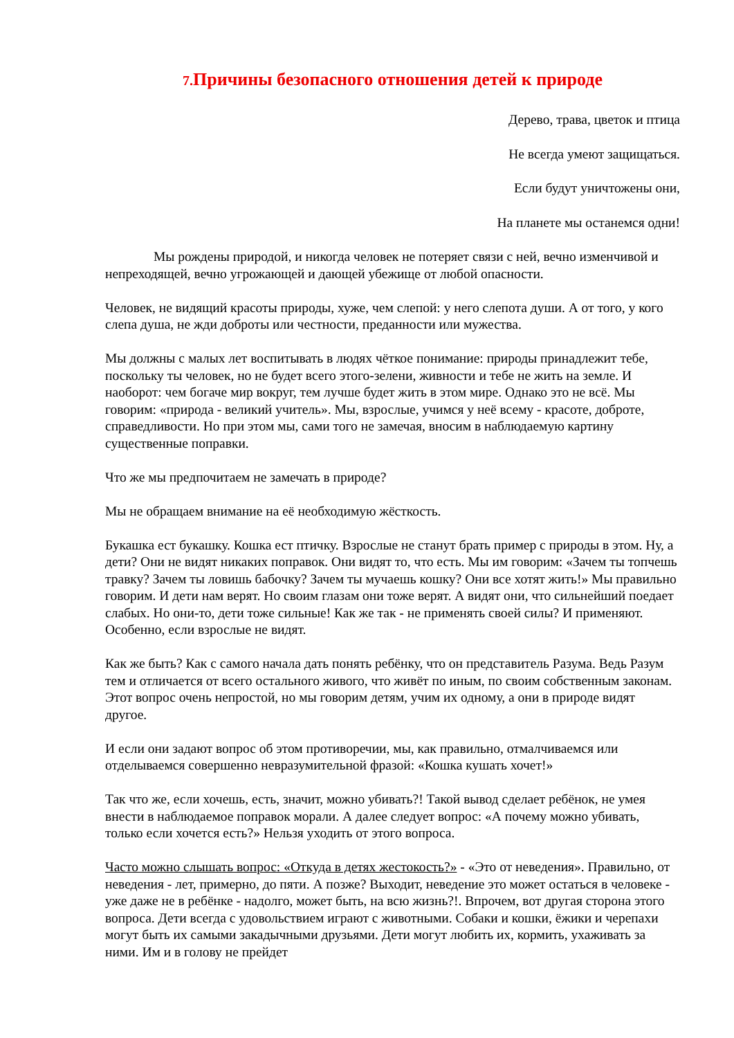7. Причины безопасного отношения детей к природе
Дерево, трава, цветок и птица
Не всегда умеют защищаться.
Если будут уничтожены они,
На планете мы останемся одни!
Мы рождены природой, и никогда человек не потеряет связи с ней, вечно изменчивой и непреходящей, вечно угрожающей и дающей убежище от любой опасности.
Человек, не видящий красоты природы, хуже, чем слепой: у него слепота души. А от того, у кого слепа душа, не жди доброты или честности, преданности или мужества.
Мы должны с малых лет воспитывать в людях чёткое понимание: природы принадлежит тебе, поскольку ты человек, но не будет всего этого-зелени, живности и тебе не жить на земле. И наоборот: чем богаче мир вокруг, тем лучше будет жить в этом мире. Однако это не всё. Мы говорим: «природа - великий учитель». Мы, взрослые, учимся у неё всему - красоте, доброте, справедливости. Но при этом мы, сами того не замечая, вносим в наблюдаемую картину существенные поправки.
Что же мы предпочитаем не замечать в природе?
Мы не обращаем внимание на её необходимую жёсткость.
Букашка ест букашку. Кошка ест птичку. Взрослые не станут брать пример с природы в этом. Ну, а дети? Они не видят никаких поправок. Они видят то, что есть. Мы им говорим: «Зачем ты топчешь травку? Зачем ты ловишь бабочку? Зачем ты мучаешь кошку? Они все хотят жить!» Мы правильно говорим. И дети нам верят. Но своим глазам они тоже верят. А видят они, что сильнейший поедает слабых. Но они-то, дети тоже сильные! Как же так - не применять своей силы? И применяют. Особенно, если взрослые не видят.
Как же быть? Как с самого начала дать понять ребёнку, что он представитель Разума. Ведь Разум тем и отличается от всего остального живого, что живёт по иным, по своим собственным законам. Этот вопрос очень непростой, но мы говорим детям, учим их одному, а они в природе видят другое.
И если они задают вопрос об этом противоречии, мы, как правильно, отмалчиваемся или отделываемся совершенно невразумительной фразой: «Кошка кушать хочет!»
Так что же, если хочешь, есть, значит, можно убивать?! Такой вывод сделает ребёнок, не умея внести в наблюдаемое поправок морали. А далее следует вопрос: «А почему можно убивать, только если хочется есть?» Нельзя уходить от этого вопроса.
Часто можно слышать вопрос: «Откуда в детях жестокость?» - «Это от неведения». Правильно, от неведения - лет, примерно, до пяти. А позже? Выходит, неведение это может остаться в человеке - уже даже не в ребёнке - надолго, может быть, на всю жизнь?!. Впрочем, вот другая сторона этого вопроса. Дети всегда с удовольствием играют с животными. Собаки и кошки, ёжики и черепахи могут быть их самыми закадычными друзьями. Дети могут любить их, кормить, ухаживать за ними. Им и в голову не прейдет